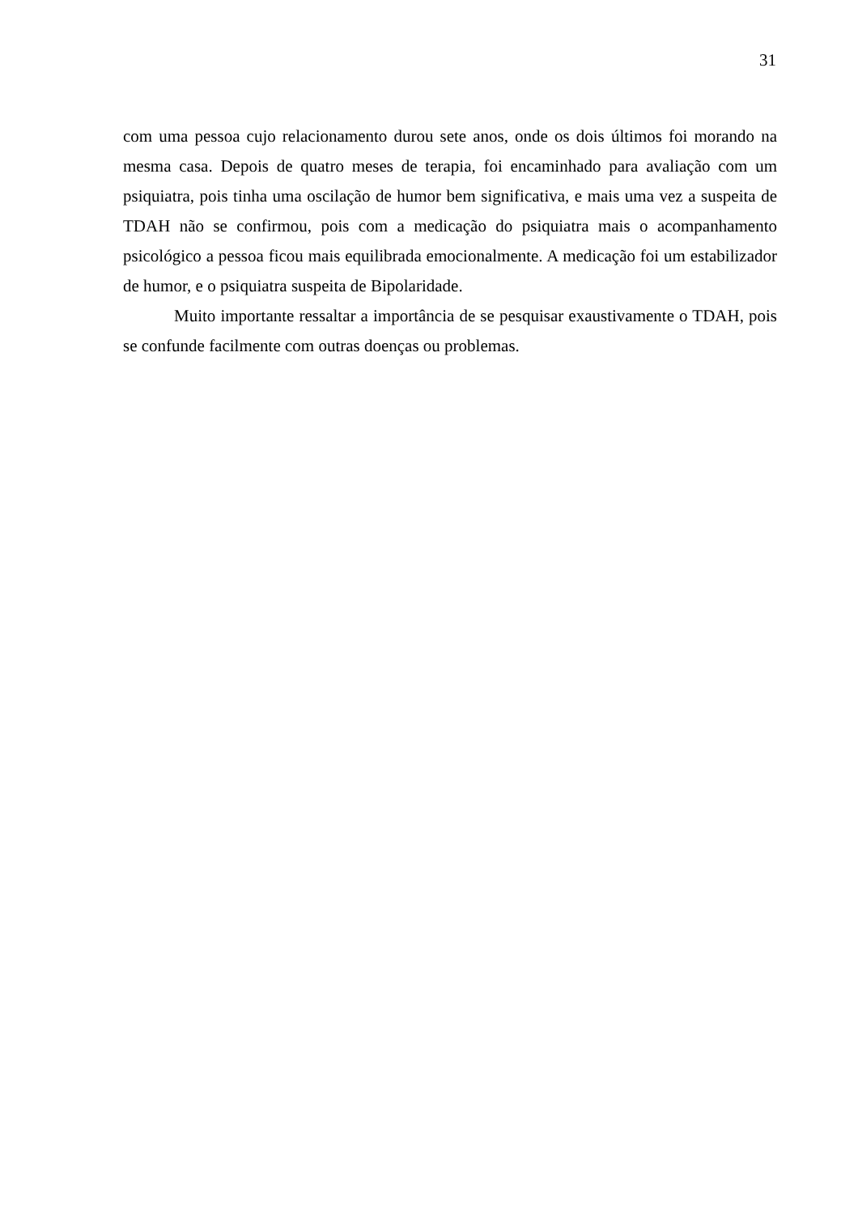31
com uma pessoa cujo relacionamento durou sete anos, onde os dois últimos foi morando na mesma casa. Depois de quatro meses de terapia, foi encaminhado para avaliação com um psiquiatra, pois tinha uma oscilação de humor bem significativa, e mais uma vez a suspeita de TDAH não se confirmou, pois com a medicação do psiquiatra mais o acompanhamento psicológico a pessoa ficou mais equilibrada emocionalmente. A medicação foi um estabilizador de humor, e o psiquiatra suspeita de Bipolaridade.
Muito importante ressaltar a importância de se pesquisar exaustivamente o TDAH, pois se confunde facilmente com outras doenças ou problemas.